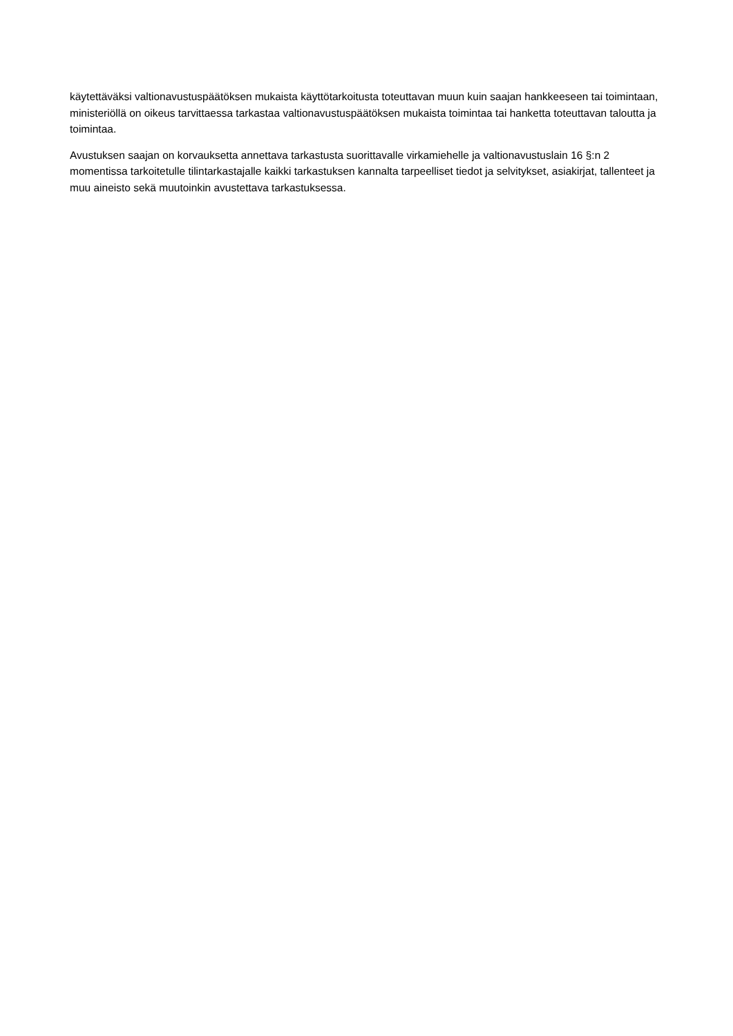käytettäväksi valtionavustuspäätöksen mukaista käyttötarkoitusta toteuttavan muun kuin saajan hankkeeseen tai toimintaan, ministeriöllä on oikeus tarvittaessa tarkastaa valtionavustuspäätöksen mukaista toimintaa tai hanketta toteuttavan taloutta ja toimintaa.
Avustuksen saajan on korvauksetta annettava tarkastusta suorittavalle virkamiehelle ja valtionavustuslain 16 §:n 2 momentissa tarkoitetulle tilintarkastajalle kaikki tarkastuksen kannalta tarpeelliset tiedot ja selvitykset, asiakirjat, tallenteet ja muu aineisto sekä muutoinkin avustettava tarkastuksessa.